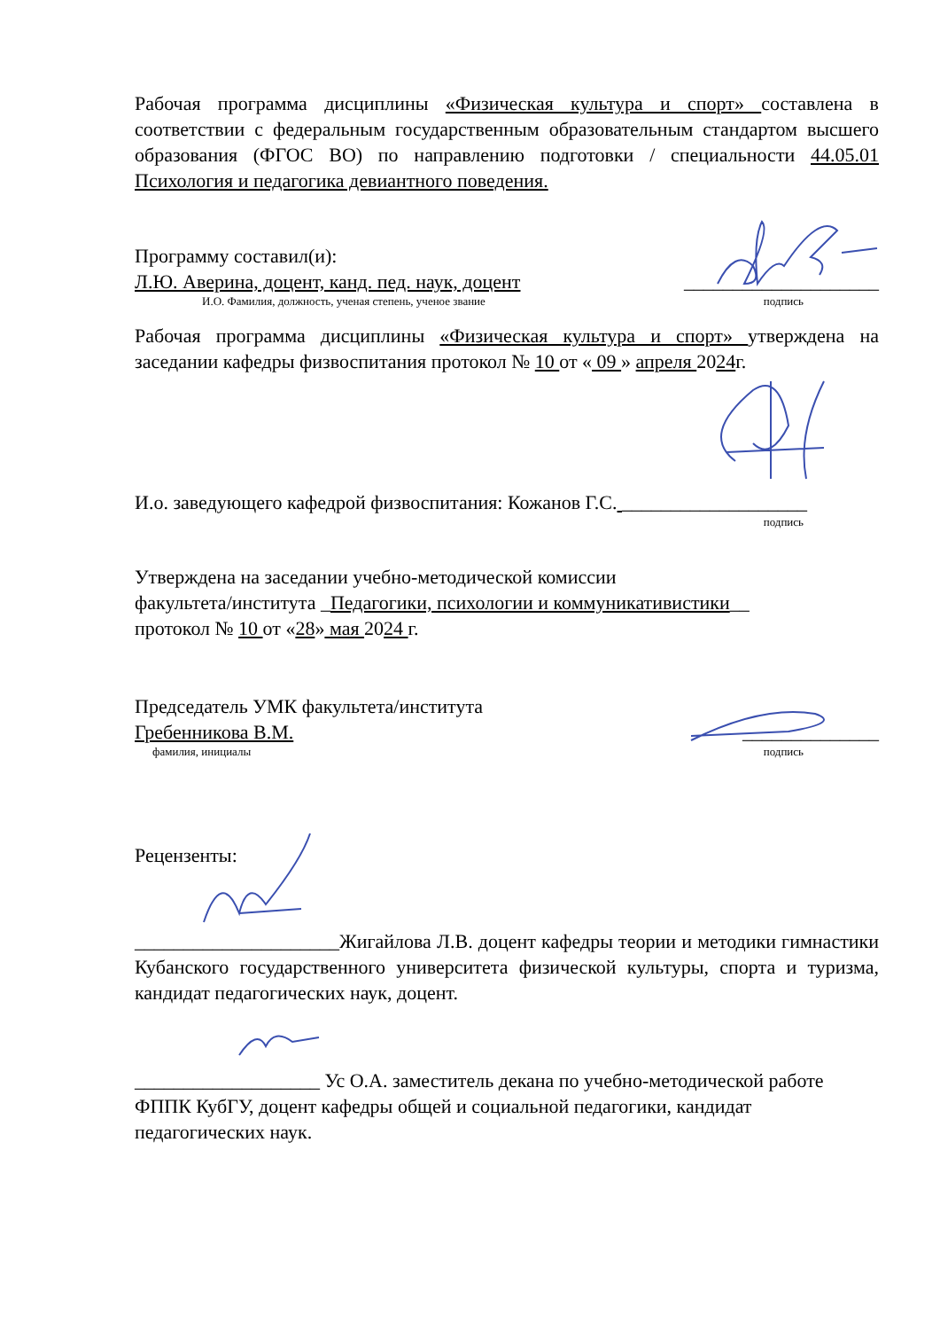Рабочая программа дисциплины «Физическая культура и спорт» составлена в соответствии с федеральным государственным образовательным стандартом высшего образования (ФГОС ВО) по направлению подготовки / специальности 44.05.01 Психология и педагогика девиантного поведения.
Программу составил(и):
Л.Ю. Аверина, доцент, канд. пед. наук, доцент ____________________
И.О. Фамилия, должность, ученая степень, ученое звание подпись
Рабочая программа дисциплины «Физическая культура и спорт» утверждена на заседании кафедры физвоспитания протокол № 10 от « 09 » апреля 2024г.
И.о. заведующего кафедрой физвоспитания: Кожанов Г.С. ___________________
подпись
Утверждена на заседании учебно-методической комиссии
факультета/института _Педагогики, психологии и коммуникативистики__
протокол № 10 от «28» мая 2024 г.
Председатель УМК факультета/института
Гребенникова В.М. ______________
фамилия, инициалы подпись
Рецензенты:
_____________________Жигайлова Л.В. доцент кафедры теории и методики гимнастики Кубанского государственного университета физической культуры, спорта и туризма, кандидат педагогических наук, доцент.
___________________ Ус О.А. заместитель декана по учебно-методической работе ФППК КубГУ, доцент кафедры общей и социальной педагогики, кандидат педагогических наук.